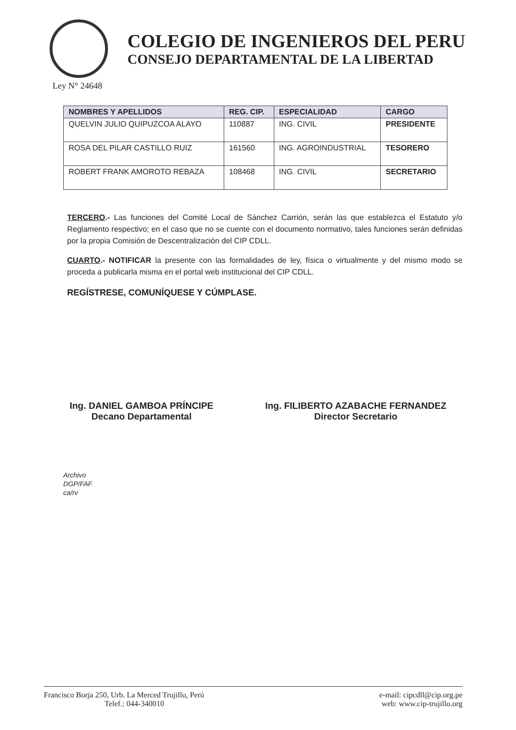COLEGIO DE INGENIEROS DEL PERU
CONSEJO DEPARTAMENTAL DE LA LIBERTAD
Ley N° 24648
| NOMBRES Y APELLIDOS | REG. CIP. | ESPECIALIDAD | CARGO |
| --- | --- | --- | --- |
| QUELVIN JULIO QUIPUZCOA ALAYO | 110887 | ING. CIVIL | PRESIDENTE |
| ROSA DEL PILAR CASTILLO RUIZ | 161560 | ING. AGROINDUSTRIAL | TESORERO |
| ROBERT FRANK AMOROTO REBAZA | 108468 | ING. CIVIL | SECRETARIO |
TERCERO.- Las funciones del Comité Local de Sánchez Carrión, serán las que establezca el Estatuto y/o Reglamento respectivo; en el caso que no se cuente con el documento normativo, tales funciones serán definidas por la propia Comisión de Descentralización del CIP CDLL.
CUARTO.- NOTIFICAR la presente con las formalidades de ley, física o virtualmente y del mismo modo se proceda a publicarla misma en el portal web institucional del CIP CDLL.
REGÍSTRESE, COMUNÍQUESE Y CÚMPLASE.
Ing. DANIEL GAMBOA PRÍNCIPE
Decano Departamental
Ing. FILIBERTO AZABACHE FERNANDEZ
Director Secretario
Archivo
DGP/FAF
ca/rv
Francisco Borja 250, Urb. La Merced Trujillo, Perú
Telef.: 044-340010
e-mail: cipcdll@cip.org.pe
web: www.cip-trujillo.org